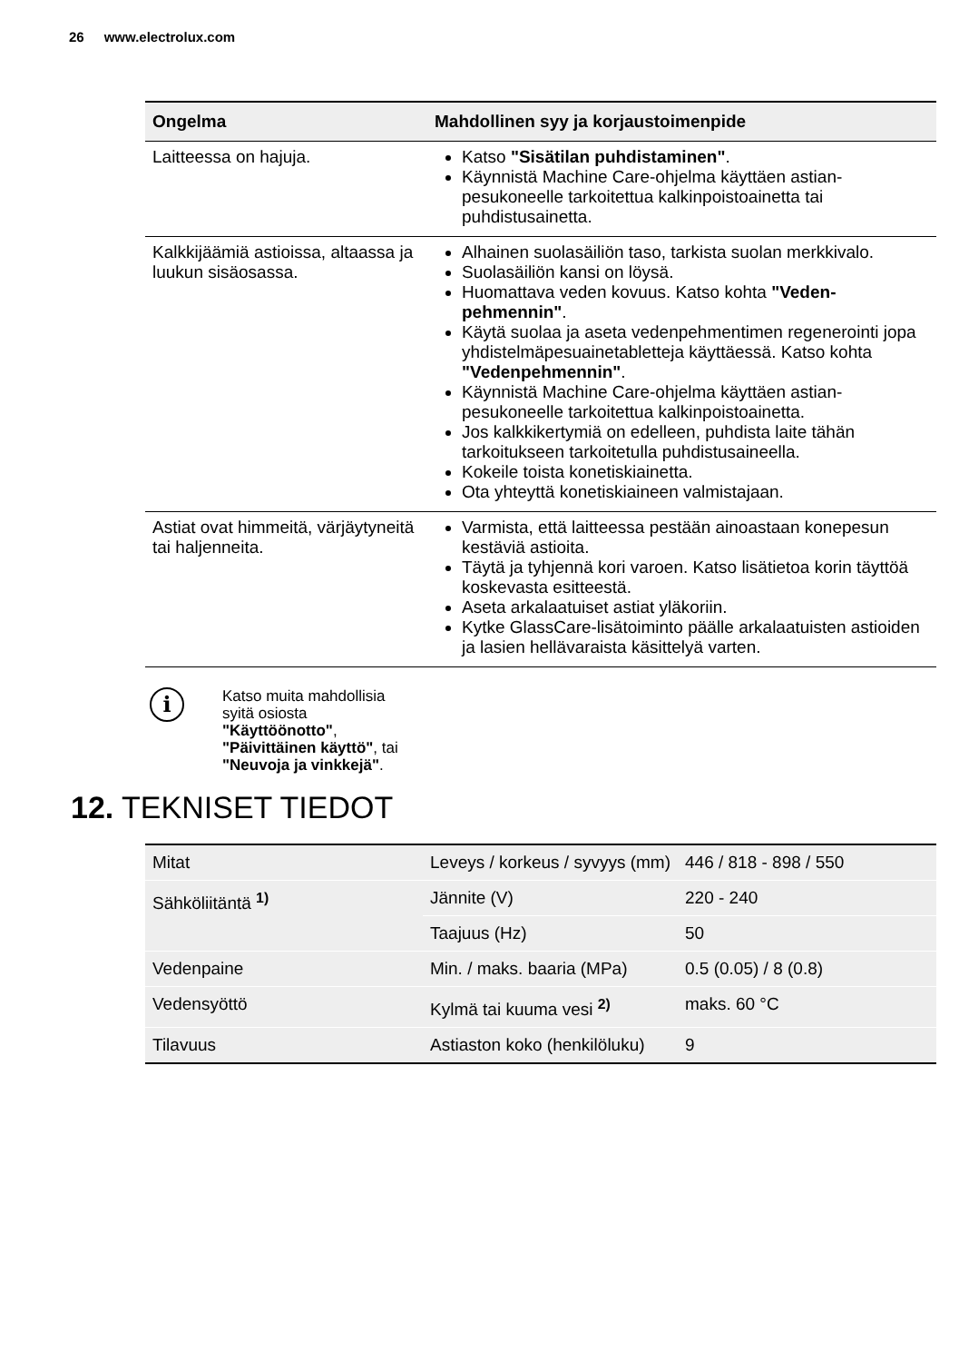26 www.electrolux.com
| Ongelma | Mahdollinen syy ja korjaustoimenpide |
| --- | --- |
| Laitteessa on hajuja. | Katso "Sisätilan puhdistaminen" . Käynnistä Machine Care-ohjelma käyttäen astian­pesukoneelle tarkoitettua kalkinpoistoainetta tai puhdistusainetta. |
| Kalkkijäämiä astioissa, al­taassa ja luukun sisäosassa. | Alhainen suolasäiliön taso, tarkista suolan merkki­valo. Suolasäiliön kansi on löysä. Huomattava veden kovuus. Katso kohta "Veden­pehmennin" . Käytä suolaa ja aseta vedenpehmentimen regene­rointi jopa yhdistelmäpesuainetabletteja käyttäes­sä. Katso kohta "Vedenpehmennin" . Käynnistä Machine Care-ohjelma käyttäen astian­pesukoneelle tarkoitettua kalkinpoistoainetta. Jos kalkkikertymiä on edelleen, puhdista laite tähän tarkoitukseen tarkoitetulla puhdistusaineella. Kokeile toista konetiskiainetta. Ota yhteyttä konetiskiaineen valmistajaan. |
| Astiat ovat himmeitä, värjäy­tyneitä tai haljenneita. | Varmista, että laitteessa pestään ainoastaan kone­pesun kestäviä astioita. Täytä ja tyhjennä kori varoen. Katso lisätietoa korin täyttöä koskevasta esitteestä. Aseta arkalaatuiset astiat yläkoriin. Kytke GlassCare-lisätoiminto päälle arkalaatuisten astioiden ja lasien hellävaraista käsittelyä varten. |
i
Katso muita mahdollisia
syitä osiosta
"Käyttöönotto",
"Päivittäinen käyttö", tai
"Neuvoja ja vinkkejä".
12. TEKNISET TIEDOT
| Mitat | Leveys / korkeus / syvyys (mm) | 446 / 818 - 898 / 550 |
| Sähköliitäntä <sup>1)</sup> | Jännite (V) | 220 - 240 |
| | Taajuus (Hz) | 50 |
| Vedenpaine | Min. / maks. baaria (MPa) | 0.5 (0.05) / 8 (0.8) |
| Vedensyöttö | Kylmä tai kuuma vesi <sup>2)</sup> | maks. 60 °C |
| Tilavuus | Astiaston koko (henkilölu­ku) | 9 |